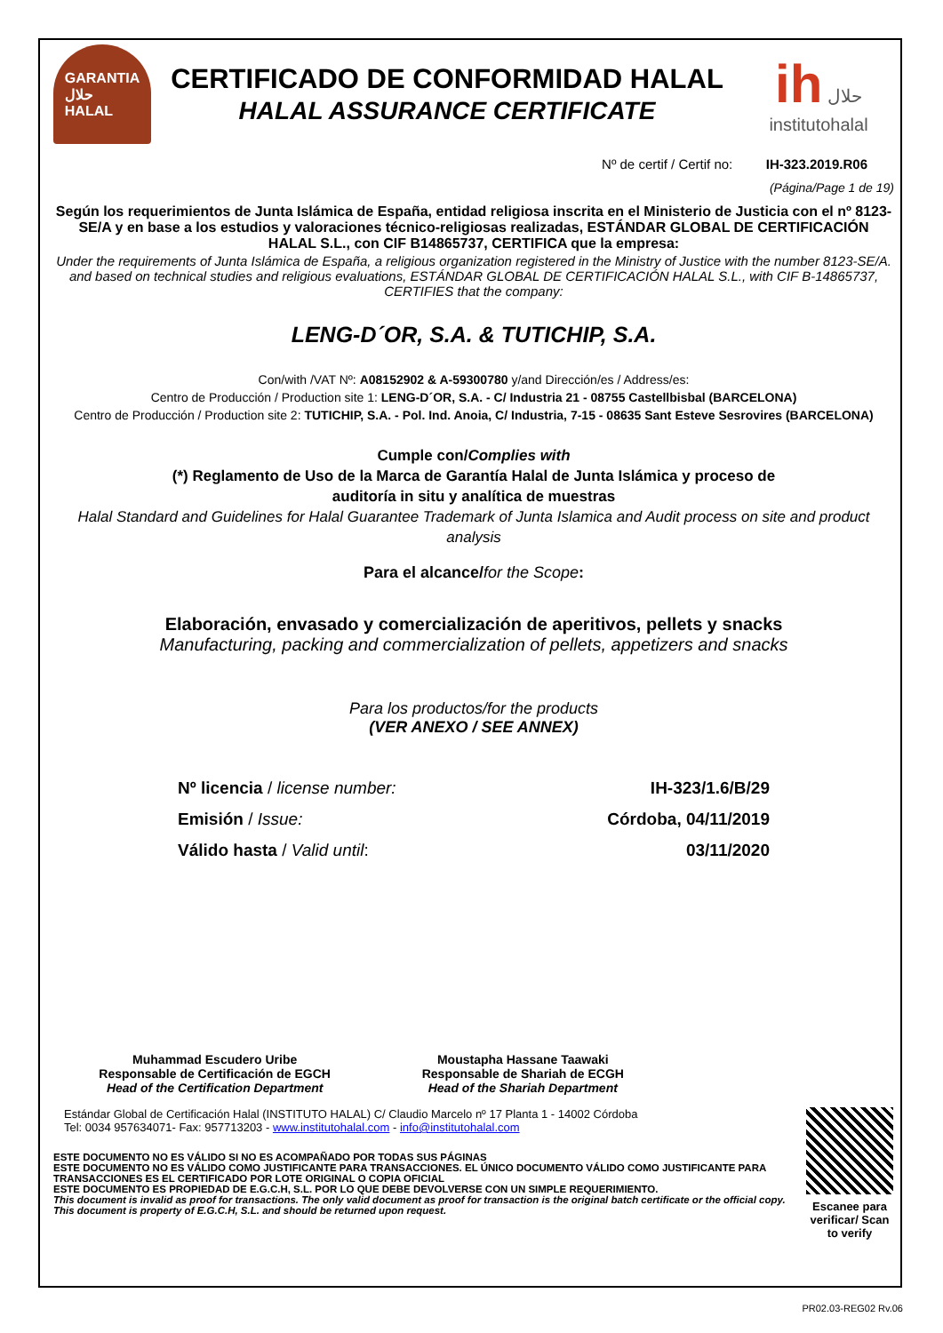GARANTIA
حلال
HALAL
CERTIFICADO DE CONFORMIDAD HALAL
HALAL ASSURANCE CERTIFICATE
ih حلال
institutohalal
Nº de certif / Certif no: IH-323.2019.R06
(Página/Page 1 de 19)
Según los requerimientos de Junta Islámica de España, entidad religiosa inscrita en el Ministerio de Justicia con el nº 8123-SE/A y en base a los estudios y valoraciones técnico-religiosas realizadas, ESTÁNDAR GLOBAL DE CERTIFICACIÓN HALAL S.L., con CIF B14865737, CERTIFICA que la empresa:
Under the requirements of Junta Islámica de España, a religious organization registered in the Ministry of Justice with the number 8123-SE/A. and based on technical studies and religious evaluations, ESTÁNDAR GLOBAL DE CERTIFICACIÓN HALAL S.L., with CIF B-14865737, CERTIFIES that the company:
LENG-D´OR, S.A. & TUTICHIP, S.A.
Con/with /VAT Nº: A08152902 & A-59300780 y/and Dirección/es / Address/es:
Centro de Producción / Production site 1: LENG-D´OR, S.A. - C/ Industria 21 - 08755 Castellbisbal (BARCELONA)
Centro de Producción / Production site 2: TUTICHIP, S.A. - Pol. Ind. Anoia, C/ Industria, 7-15 - 08635 Sant Esteve Sesrovires (BARCELONA)
Cumple con/Complies with
(*) Reglamento de Uso de la Marca de Garantía Halal de Junta Islámica y proceso de
auditoría in situ y analítica de muestras
Halal Standard and Guidelines for Halal Guarantee Trademark of Junta Islamica and Audit process on site and product analysis
Para el alcance/for the Scope:
Elaboración, envasado y comercialización de aperitivos, pellets y snacks
Manufacturing, packing and commercialization of pellets, appetizers and snacks
Para los productos/for the products
(VER ANEXO / SEE ANNEX)
Nº licencia / license number: IH-323/1.6/B/29
Emisión / Issue: Córdoba, 04/11/2019
Válido hasta / Valid until: 03/11/2020
Muhammad Escudero Uribe
Responsable de Certificación de EGCH
Head of the Certification Department
Moustapha Hassane Taawaki
Responsable de Shariah de ECGH
Head of the Shariah Department
Estándar Global de Certificación Halal (INSTITUTO HALAL) C/ Claudio Marcelo nº 17 Planta 1 - 14002 Córdoba
Tel: 0034 957634071- Fax: 957713203 - www.institutohalal.com - info@institutohalal.com
ESTE DOCUMENTO NO ES VÁLIDO SI NO ES ACOMPAÑADO POR TODAS SUS PÁGINAS
ESTE DOCUMENTO NO ES VÁLIDO COMO JUSTIFICANTE PARA TRANSACCIONES. EL ÚNICO DOCUMENTO VÁLIDO COMO JUSTIFICANTE PARA TRANSACCIONES ES EL CERTIFICADO POR LOTE ORIGINAL O COPIA OFICIAL
ESTE DOCUMENTO ES PROPIEDAD DE E.G.C.H, S.L. POR LO QUE DEBE DEVOLVERSE CON UN SIMPLE REQUERIMIENTO.
This document is invalid as proof for transactions. The only valid document as proof for transaction is the original batch certificate or the official copy. This document is property of E.G.C.H, S.L. and should be returned upon request.
Escanee para verificar/ Scan to verify
PR02.03-REG02 Rv.06